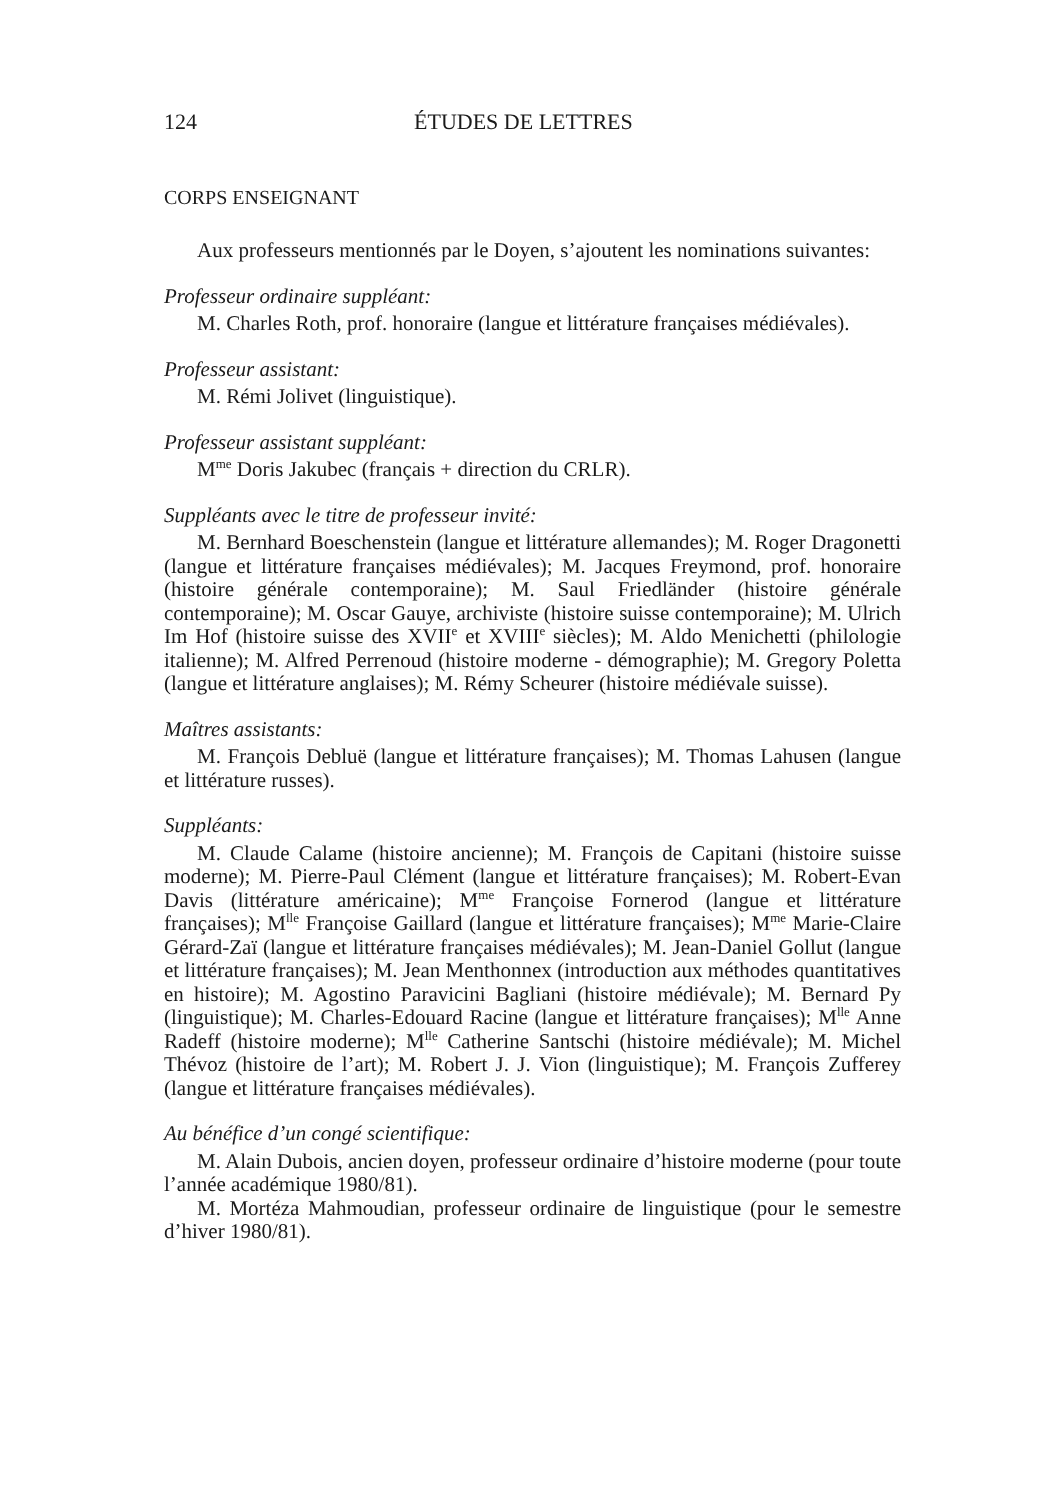124 ÉTUDES DE LETTRES
CORPS ENSEIGNANT
Aux professeurs mentionnés par le Doyen, s’ajoutent les nominations suivantes:
Professeur ordinaire suppléant:
M. Charles Roth, prof. honoraire (langue et littérature françaises médiévales).
Professeur assistant:
M. Rémi Jolivet (linguistique).
Professeur assistant suppléant:
M<sup>me</sup> Doris Jakubec (français + direction du CRLR).
Suppléants avec le titre de professeur invité:
M. Bernhard Boeschenstein (langue et littérature allemandes); M. Roger Dragonetti (langue et littérature françaises médiévales); M. Jacques Freymond, prof. honoraire (histoire générale contemporaine); M. Saul Friedländer (histoire générale contemporaine); M. Oscar Gauye, archiviste (histoire suisse contemporaine); M. Ulrich Im Hof (histoire suisse des XVII<sup>e</sup> et XVIII<sup>e</sup> siècles); M. Aldo Menichetti (philologie italienne); M. Alfred Perrenoud (histoire moderne - démographie); M. Gregory Poletta (langue et littérature anglaises); M. Rémy Scheurer (histoire médiévale suisse).
Maîtres assistants:
M. François Debluë (langue et littérature françaises); M. Thomas Lahusen (langue et littérature russes).
Suppléants:
M. Claude Calame (histoire ancienne); M. François de Capitani (histoire suisse moderne); M. Pierre-Paul Clément (langue et littérature françaises); M. Robert-Evan Davis (littérature américaine); M<sup>me</sup> Françoise Fornerod (langue et littérature françaises); M<sup>lle</sup> Françoise Gaillard (langue et littérature françaises); M<sup>me</sup> Marie-Claire Gérard-Zaï (langue et littérature françaises médiévales); M. Jean-Daniel Gollut (langue et littérature françaises); M. Jean Menthonnex (introduction aux méthodes quantitatives en histoire); M. Agostino Paravicini Bagliani (histoire médiévale); M. Bernard Py (linguistique); M. Charles-Edouard Racine (langue et littérature françaises); M<sup>lle</sup> Anne Radeff (histoire moderne); M<sup>lle</sup> Catherine Santschi (histoire médiévale); M. Michel Thévoz (histoire de l’art); M. Robert J. J. Vion (linguistique); M. François Zufferey (langue et littérature françaises médiévales).
Au bénéfice d’un congé scientifique:
M. Alain Dubois, ancien doyen, professeur ordinaire d’histoire moderne (pour toute l’année académique 1980/81).
M. Mortéza Mahmoudian, professeur ordinaire de linguistique (pour le semestre d’hiver 1980/81).